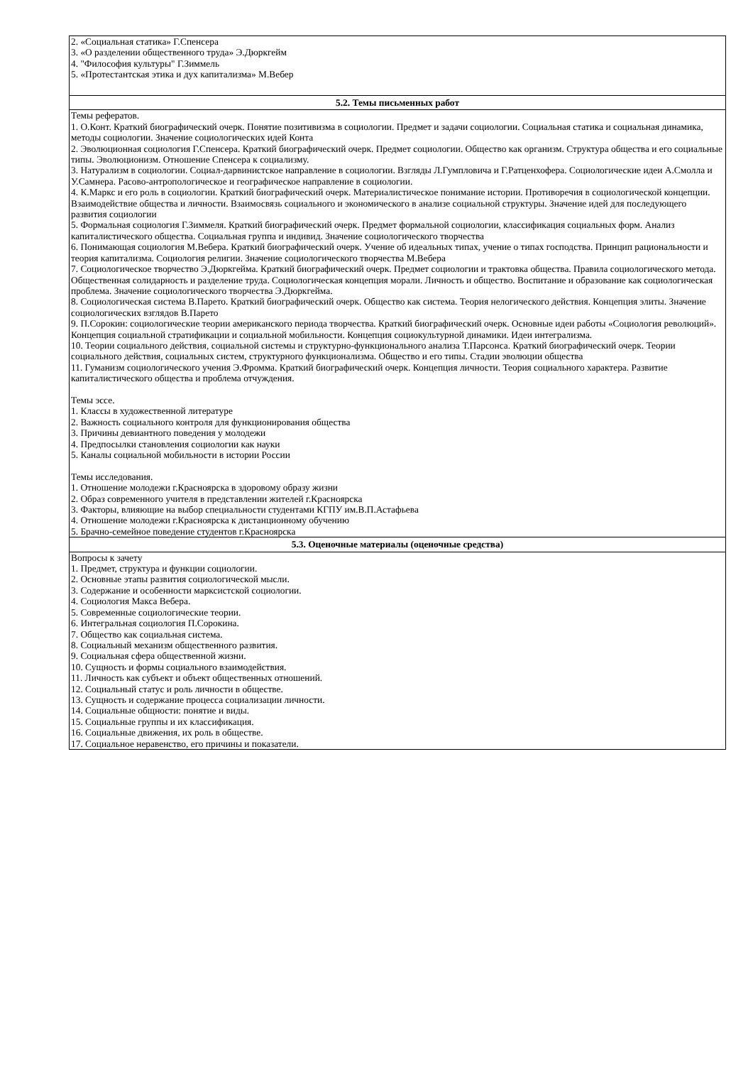| 2. «Социальная статика» Г.Спенсера 3. «О разделении общественного труда» Э.Дюркгейм 4. "Философия культуры" Г.Зиммель 5. «Протестантская этика и дух капитализма» М.Вебер |
| 5.2. Темы письменных работ |
| Темы рефератов. 1. О.Конт. Краткий биографический очерк. Понятие позитивизма в социологии. Предмет и задачи социологии. Социальная статика и социальная динамика, методы социологии. Значение социологических идей Конта 2. Эволюционная социология Г.Спенсера. Краткий биографический очерк. Предмет социологии. Общество как организм. Структура общества и его социальные типы. Эволюционизм. Отношение Спенсера к социализму. 3. Натурализм в социологии. Социал-дарвинистское направление в социологии. Взгляды Л.Гумпловича и Г.Ратценхофера. Социологические идеи А.Смолла и У.Самнера. Расово-антропологическое и географическое направление в социологии. 4. К.Маркс и его роль в социологии. Краткий биографический очерк. Материалистическое понимание истории. Противоречия в социологической концепции. Взаимодействие общества и личности. Взаимосвязь социального и экономического в анализе социальной структуры. Значение идей для последующего развития социологии 5. Формальная социология Г.Зиммеля. Краткий биографический очерк. Предмет формальной социологии, классификация социальных форм. Анализ капиталистического общества. Социальная группа и индивид. Значение социологического творчества 6. Понимающая социология М.Вебера. Краткий биографический очерк. Учение об идеальных типах, учение о типах господства. Принцип рациональности и теория капитализма. Социология религии. Значение социологического творчества М.Вебера 7. Социологическое творчество Э.Дюркгейма. Краткий биографический очерк. Предмет социологии и трактовка общества. Правила социологического метода. Общественная солидарность и разделение труда. Социологическая концепция морали. Личность и общество. Воспитание и образование как социологическая проблема. Значение социологического творчества Э.Дюркгейма. 8. Социологическая система В.Парето. Краткий биографический очерк. Общество как система. Теория нелогического действия. Концепция элиты. Значение социологических взглядов В.Парето 9. П.Сорокин: социологические теории американского периода творчества. Краткий биографический очерк. Основные идеи работы «Социология революций». Концепция социальной стратификации и социальной мобильности. Концепция социокультурной динамики. Идеи интегрализма. 10. Теории социального действия, социальной системы и структурно-функционального анализа Т.Парсонса. Краткий биографический очерк. Теории социального действия, социальных систем, структурного функционализма. Общество и его типы. Стадии эволюции общества 11. Гуманизм социологического учения Э.Фромма. Краткий биографический очерк. Концепция личности. Теория социального характера. Развитие капиталистического общества и проблема отчуждения. Темы эссе. 1. Классы в художественной литературе 2. Важность социального контроля для функционирования общества 3. Причины девиантного поведения у молодежи 4. Предпосылки становления социологии как науки 5. Каналы социальной мобильности в истории России Темы исследования. 1. Отношение молодежи г.Красноярска в здоровому образу жизни 2. Образ современного учителя в представлении жителей г.Красноярска 3. Факторы, влияющие на выбор специальности студентами КГПУ им.В.П.Астафьева 4. Отношение молодежи г.Красноярска к дистанционному обучению 5. Брачно-семейное поведение студентов г.Красноярска |
| 5.3. Оценочные материалы (оценочные средства) |
| Вопросы к зачету 1. Предмет, структура и функции социологии. 2. Основные этапы развития социологической мысли. 3. Содержание и особенности марксистской социологии. 4. Социология Макса Вебера. 5. Современные социологические теории. 6. Интегральная социология П.Сорокина. 7. Общество как социальная система. 8. Социальный механизм общественного развития. 9. Социальная сфера общественной жизни. 10. Сущность и формы социального взаимодействия. 11. Личность как субъект и объект общественных отношений. 12. Социальный статус и роль личности в обществе. 13. Сущность и содержание процесса социализации личности. 14. Социальные общности: понятие и виды. 15. Социальные группы и их классификация. 16. Социальные движения, их роль в обществе. 17. Социальное неравенство, его причины и показатели. |